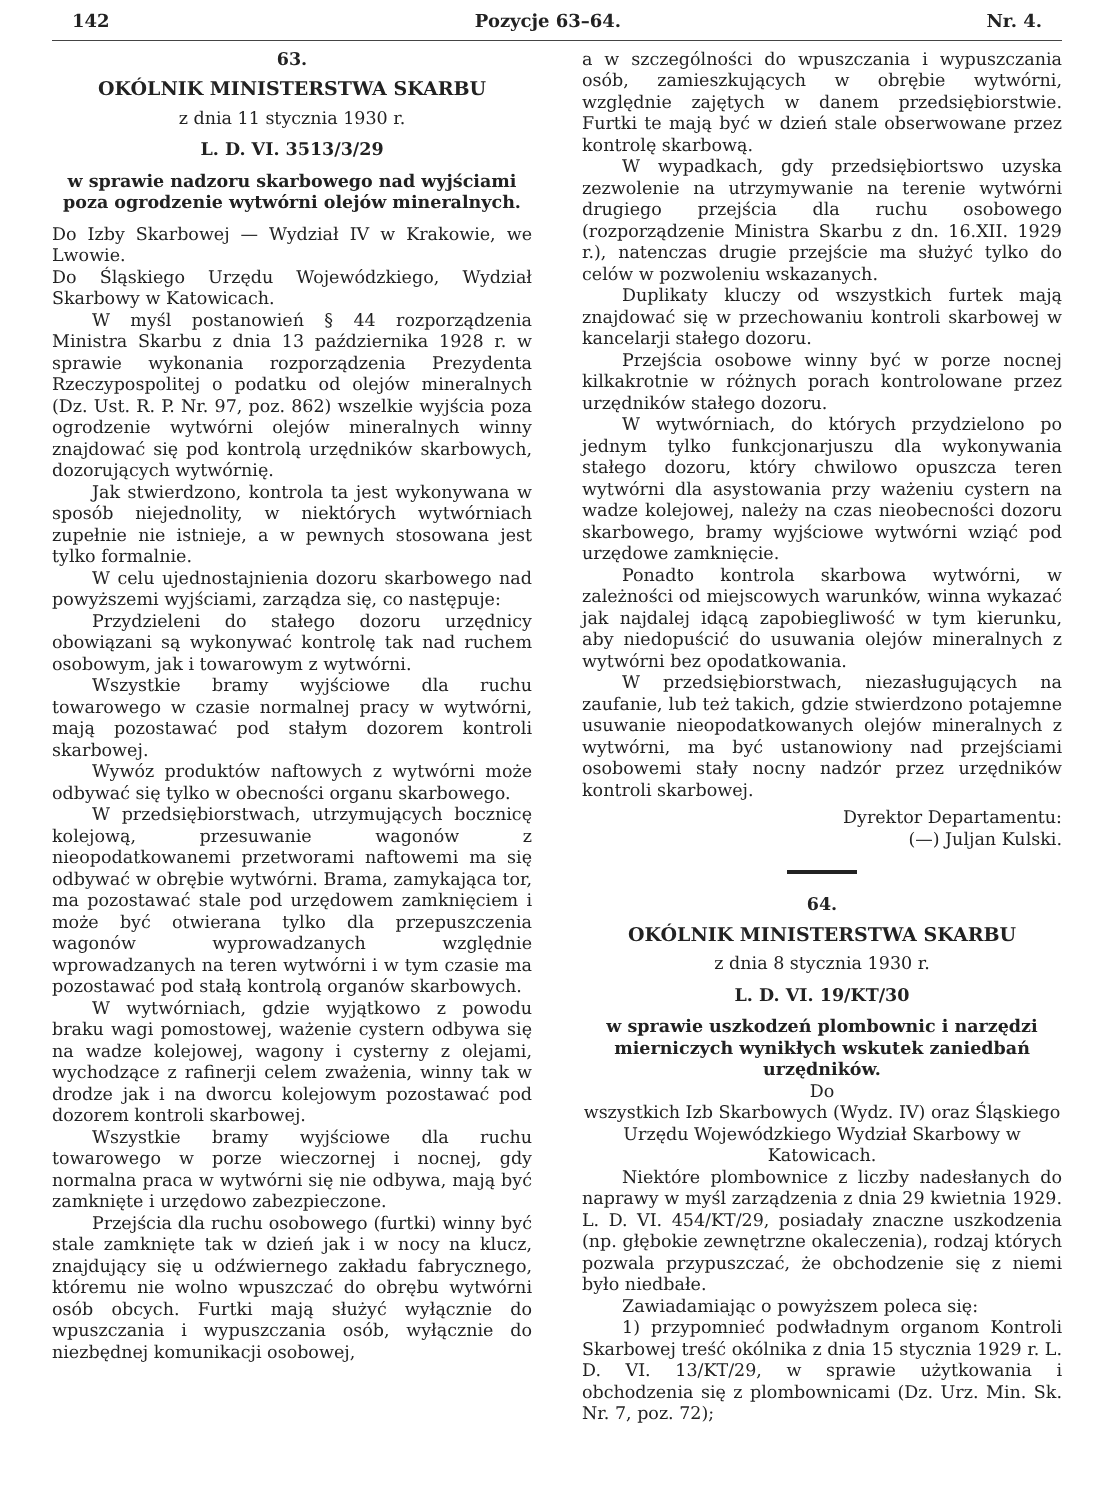142 Pozycje 63–64. Nr. 4.
63.
OKÓLNIK MINISTERSTWA SKARBU
z dnia 11 stycznia 1930 r.
L. D. VI. 3513/3/29
w sprawie nadzoru skarbowego nad wyjściami poza ogrodzenie wytwórni olejów mineralnych.
Do Izby Skarbowej — Wydział IV w Krakowie, we Lwowie.
Do Śląskiego Urzędu Wojewódzkiego, Wydział Skarbowy w Katowicach.
W myśl postanowień § 44 rozporządzenia Ministra Skarbu z dnia 13 października 1928 r. w sprawie wykonania rozporządzenia Prezydenta Rzeczypospolitej o podatku od olejów mineralnych (Dz. Ust. R. P. Nr. 97, poz. 862) wszelkie wyjścia poza ogrodzenie wytwórni olejów mineralnych winny znajdować się pod kontrolą urzędników skarbowych, dozorujących wytwórnię.
Jak stwierdzono, kontrola ta jest wykonywana w sposób niejednolity, w niektórych wytwórniach zupełnie nie istnieje, a w pewnych stosowana jest tylko formalnie.
W celu ujednostajnienia dozoru skarbowego nad powyższemi wyjściami, zarządza się, co następuje:
Przydzieleni do stałego dozoru urzędnicy obowiązani są wykonywać kontrolę tak nad ruchem osobowym, jak i towarowym z wytwórni.
Wszystkie bramy wyjściowe dla ruchu towarowego w czasie normalnej pracy w wytwórni, mają pozostawać pod stałym dozorem kontroli skarbowej.
Wywóz produktów naftowych z wytwórni może odbywać się tylko w obecności organu skarbowego.
W przedsiębiorstwach, utrzymujących bocznicę kolejową, przesuwanie wagonów z nieopodatkowanemi przetworami naftowemi ma się odbywać w obrębie wytwórni. Brama, zamykająca tor, ma pozostawać stale pod urzędowem zamknięciem i może być otwierana tylko dla przepuszczenia wagonów wyprowadzanych względnie wprowadzanych na teren wytwórni i w tym czasie ma pozostawać pod stałą kontrolą organów skarbowych.
W wytwórniach, gdzie wyjątkowo z powodu braku wagi pomostowej, ważenie cystern odbywa się na wadze kolejowej, wagony i cysterny z olejami, wychodzące z rafinerji celem zważenia, winny tak w drodze jak i na dworcu kolejowym pozostawać pod dozorem kontroli skarbowej.
Wszystkie bramy wyjściowe dla ruchu towarowego w porze wieczornej i nocnej, gdy normalna praca w wytwórni się nie odbywa, mają być zamknięte i urzędowo zabezpieczone.
Przejścia dla ruchu osobowego (furtki) winny być stale zamknięte tak w dzień jak i w nocy na klucz, znajdujący się u odźwiernego zakładu fabrycznego, któremu nie wolno wpuszczać do obrębu wytwórni osób obcych. Furtki mają służyć wyłącznie do wpuszczania i wypuszczania osób, wyłącznie do niezbędnej komunikacji osobowej,
a w szczególności do wpuszczania i wypuszczania osób, zamieszkujących w obrębie wytwórni, względnie zajętych w danem przedsiębiorstwie. Furtki te mają być w dzień stale obserwowane przez kontrolę skarbową.
W wypadkach, gdy przedsiębiortswo uzyska zezwolenie na utrzymywanie na terenie wytwórni drugiego przejścia dla ruchu osobowego (rozporządzenie Ministra Skarbu z dn. 16.XII. 1929 r.), natenczas drugie przejście ma służyć tylko do celów w pozwoleniu wskazanych.
Duplikaty kluczy od wszystkich furtek mają znajdować się w przechowaniu kontroli skarbowej w kancelarji stałego dozoru.
Przejścia osobowe winny być w porze nocnej kilkakrotnie w różnych porach kontrolowane przez urzędników stałego dozoru.
W wytwórniach, do których przydzielono po jednym tylko funkcjonarjuszu dla wykonywania stałego dozoru, który chwilowo opuszcza teren wytwórni dla asystowania przy ważeniu cystern na wadze kolejowej, należy na czas nieobecności dozoru skarbowego, bramy wyjściowe wytwórni wziąć pod urzędowe zamknięcie.
Ponadto kontrola skarbowa wytwórni, w zależności od miejscowych warunków, winna wykazać jak najdalej idącą zapobiegliwość w tym kierunku, aby niedopuścić do usuwania olejów mineralnych z wytwórni bez opodatkowania.
W przedsiębiorstwach, niezasługujących na zaufanie, lub też takich, gdzie stwierdzono potajemne usuwanie nieopodatkowanych olejów mineralnych z wytwórni, ma być ustanowiony nad przejściami osobowemi stały nocny nadzór przez urzędników kontroli skarbowej.
Dyrektor Departamentu:
(—) Juljan Kulski.
64.
OKÓLNIK MINISTERSTWA SKARBU
z dnia 8 stycznia 1930 r.
L. D. VI. 19/KT/30
w sprawie uszkodzeń plombownic i narzędzi mierniczych wynikłych wskutek zaniedbań urzędników.
Do
wszystkich Izb Skarbowych (Wydz. IV) oraz Śląskiego Urzędu Wojewódzkiego Wydział Skarbowy w Katowicach.
Niektóre plombownice z liczby nadesłanych do naprawy w myśl zarządzenia z dnia 29 kwietnia 1929. L. D. VI. 454/KT/29, posiadały znaczne uszkodzenia (np. głębokie zewnętrzne okaleczenia), rodzaj których pozwala przypuszczać, że obchodzenie się z niemi było niedbałe.
Zawiadamiając o powyższem poleca się:
1) przypomnieć podwładnym organom Kontroli Skarbowej treść okólnika z dnia 15 stycznia 1929 r. L. D. VI. 13/KT/29, w sprawie użytkowania i obchodzenia się z plombownicami (Dz. Urz. Min. Sk. Nr. 7, poz. 72);